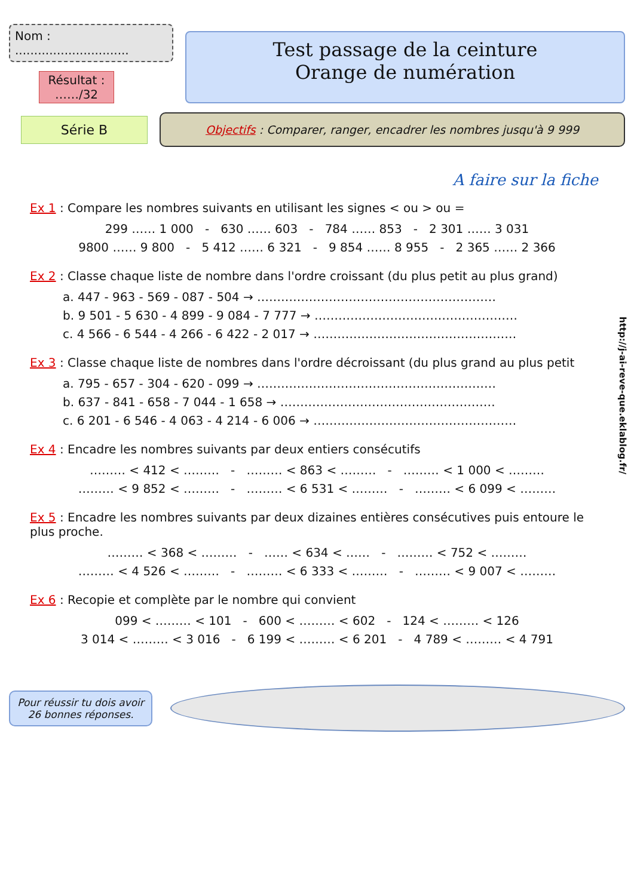Nom : ..............................
Résultat :
……/32
Test passage de la ceinture
Orange de numération
Série B
Objectifs : Comparer, ranger, encadrer les nombres jusqu'à 9 999
A faire sur la fiche
Ex 1 : Compare les nombres suivants en utilisant les signes < ou > ou =
299 …… 1 000 - 630 …… 603 - 784 …… 853 - 2 301 …… 3 031
9800 …… 9 800 - 5 412 …… 6 321 - 9 854 …… 8 955 - 2 365 …… 2 366
Ex 2 : Classe chaque liste de nombre dans l'ordre croissant (du plus petit au plus grand)
a. 447 - 963 - 569 - 087 - 504 → ……………………………………………………
b. 9 501 - 5 630 - 4 899 - 9 084 - 7 777 → ……………………………………………
c. 4 566 - 6 544 - 4 266 - 6 422 - 2 017 → ……………………………………………
Ex 3 : Classe chaque liste de nombres dans l'ordre décroissant (du plus grand au plus petit
a. 795 - 657 - 304 - 620 - 099 → ……………………………………………………
b. 637 - 841 - 658 - 7 044 - 1 658 → ………………………………………………
c. 6 201 - 6 546 - 4 063 - 4 214 - 6 006 → ……………………………………………
Ex 4 : Encadre les nombres suivants par deux entiers consécutifs
……… < 412 < ……… - ……… < 863 < ……… - ……… < 1 000 < ………
……… < 9 852 < ……… - ……… < 6 531 < ……… - ……… < 6 099 < ………
Ex 5 : Encadre les nombres suivants par deux dizaines entières consécutives puis entoure le plus proche.
……… < 368 < ……… - …… < 634 < …… - ……… < 752 < ………
……… < 4 526 < ……… - ……… < 6 333 < ……… - ……… < 9 007 < ………
Ex 6 : Recopie et complète par le nombre qui convient
099 < ……… < 101 - 600 < ……… < 602 - 124 < ……… < 126
3 014 < ……… < 3 016 - 6 199 < ……… < 6 201 - 4 789 < ……… < 4 791
Pour réussir tu dois avoir 26 bonnes réponses.
http://j-ai-reve-que.eklablog.fr/